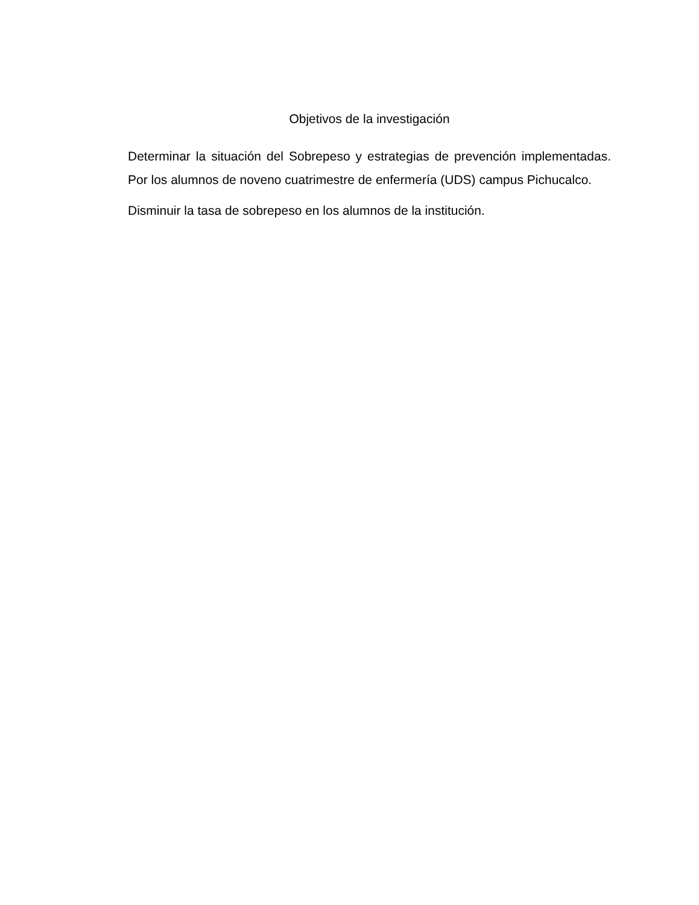Objetivos de la investigación
Determinar la situación del Sobrepeso y estrategias de prevención implementadas. Por los alumnos de noveno cuatrimestre de enfermería (UDS) campus Pichucalco.
Disminuir la tasa de sobrepeso en los alumnos de la institución.